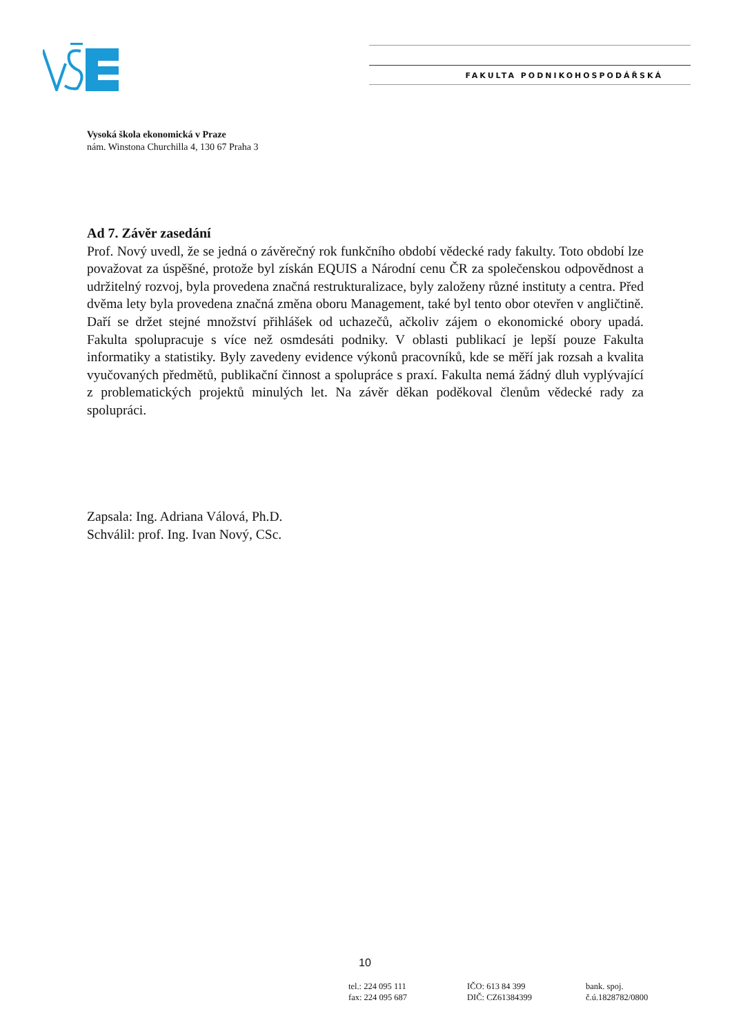FAKULTA PODNIKOHOSPODÁŘSKÁ
Vysoká škola ekonomická v Praze
nám. Winstona Churchilla 4, 130 67 Praha 3
Ad 7. Závěr zasedání
Prof. Nový uvedl, že se jedná o závěrečný rok funkčního období vědecké rady fakulty. Toto období lze považovat za úspěšné, protože byl získán EQUIS a Národní cenu ČR za společenskou odpovědnost a udržitelný rozvoj, byla provedena značná restrukturalizace, byly založeny různé instituty a centra. Před dvěma lety byla provedena značná změna oboru Management, také byl tento obor otevřen v angličtině. Daří se držet stejné množství přihlášek od uchazečů, ačkoliv zájem o ekonomické obory upadá. Fakulta spolupracuje s více než osmdesáti podniky. V oblasti publikací je lepší pouze Fakulta informatiky a statistiky. Byly zavedeny evidence výkonů pracovníků, kde se měří jak rozsah a kvalita vyučovaných předmětů, publikační činnost a spolupráce s praxí. Fakulta nemá žádný dluh vyplývající z problematických projektů minulých let. Na závěr děkan poděkoval členům vědecké rady za spolupráci.
Zapsala: Ing. Adriana Válová, Ph.D.
Schválil: prof. Ing. Ivan Nový, CSc.
10
tel.: 224 095 111
fax: 224 095 687
IČO: 613 84 399
DIČ: CZ61384399
bank. spoj.
č.ú.1828782/0800